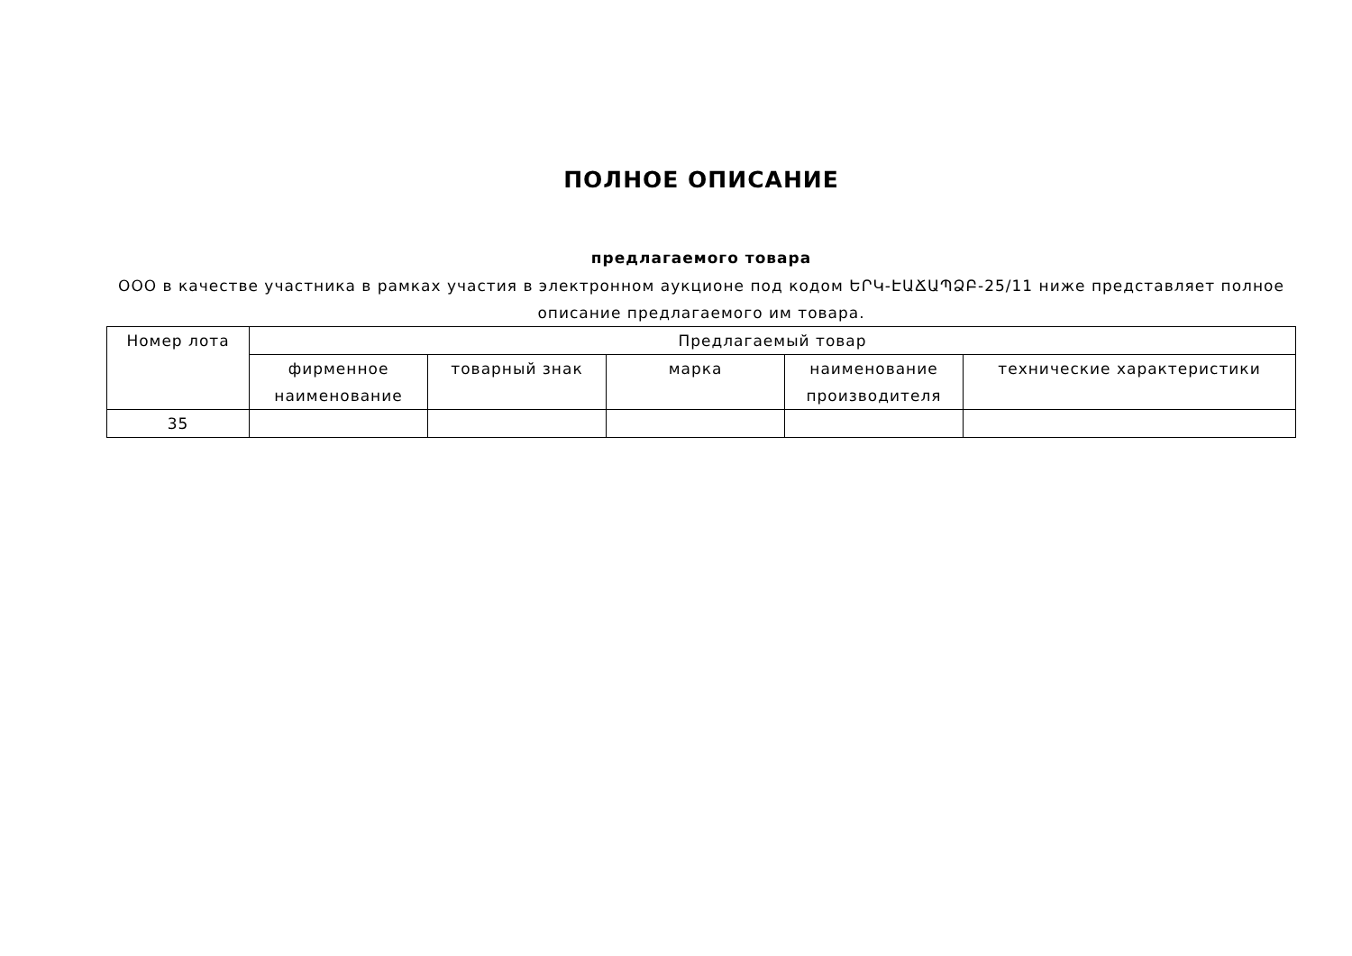ПОЛНОЕ ОПИСАНИЕ
предлагаемого товара
ООО в качестве участника в рамках участия в электронном аукционе под кодом ԵՐԿ-ԷԱՃԱՊՁԲ-25/11 ниже представляет полное описание предлагаемого им товара.
| Номер лота | Предлагаемый товар | | | | |
| --- | --- | --- | --- | --- | --- |
| | фирменное наименование | товарный знак | марка | наименование производителя | технические характеристики |
| 35 | | | | | |